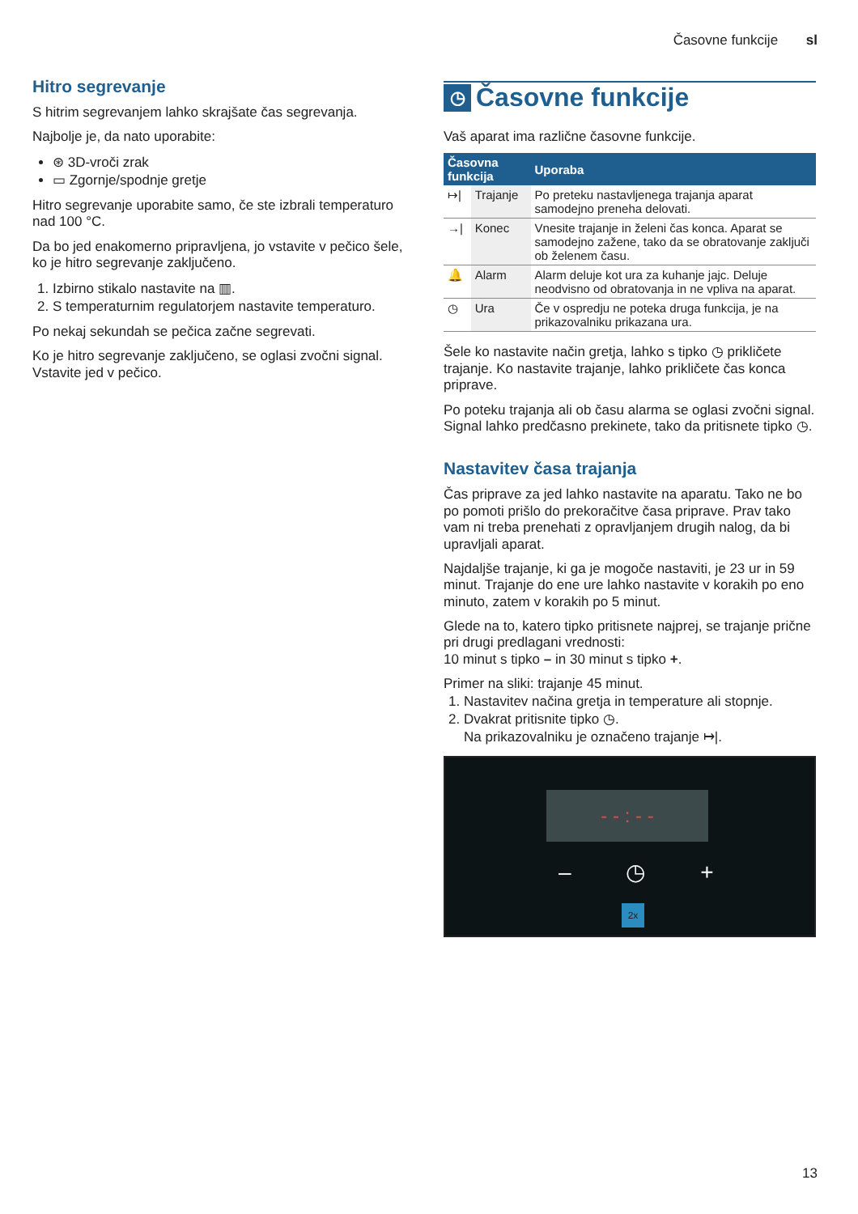Časovne funkcije sl
Hitro segrevanje
S hitrim segrevanjem lahko skrajšate čas segrevanja.
Najbolje je, da nato uporabite:
⊛ 3D-vroči zrak
▭ Zgornje/spodnje gretje
Hitro segrevanje uporabite samo, če ste izbrali temperaturo nad 100 °C.
Da bo jed enakomerno pripravljena, jo vstavite v pečico šele, ko je hitro segrevanje zaključeno.
1. Izbirno stikalo nastavite na ▥.
2. S temperaturnim regulatorjem nastavite temperaturo.
Po nekaj sekundah se pečica začne segrevati.
Ko je hitro segrevanje zaključeno, se oglasi zvočni signal. Vstavite jed v pečico.
◷ Časovne funkcije
Vaš aparat ima različne časovne funkcije.
| Časovna funkcija | | Uporaba |
| --- | --- | --- |
| ↦/ | Trajanje | Po preteku nastavljenega trajanja aparat samodejno preneha delovati. |
| →/ | Konec | Vnesite trajanje in želeni čas konca. Aparat se samodejno zažene, tako da se obratovanje zaključi ob želenem času. |
| 🔔 | Alarm | Alarm deluje kot ura za kuhanje jajc. Deluje neodvisno od obratovanja in ne vpliva na aparat. |
| ◷ | Ura | Če v ospredju ne poteka druga funkcija, je na prikazovalniku prikazana ura. |
Šele ko nastavite način gretja, lahko s tipko ◷ prikličete trajanje. Ko nastavite trajanje, lahko prikličete čas konca priprave.
Po poteku trajanja ali ob času alarma se oglasi zvočni signal. Signal lahko predčasno prekinete, tako da pritisnete tipko ◷.
Nastavitev časa trajanja
Čas priprave za jed lahko nastavite na aparatu. Tako ne bo po pomoti prišlo do prekoračitve časa priprave. Prav tako vam ni treba prenehati z opravljanjem drugih nalog, da bi upravljali aparat.
Najdaljše trajanje, ki ga je mogoče nastaviti, je 23 ur in 59 minut. Trajanje do ene ure lahko nastavite v korakih po eno minuto, zatem v korakih po 5 minut.
Glede na to, katero tipko pritisnete najprej, se trajanje prične pri drugi predlagani vrednosti:
10 minut s tipko – in 30 minut s tipko +.
Primer na sliki: trajanje 45 minut.
1. Nastavitev načina gretja in temperature ali stopnje.
2. Dvakrat pritisnite tipko ◷.
Na prikazovalniku je označeno trajanje ↦|.
- - : - -
– ◷ +
2x
13